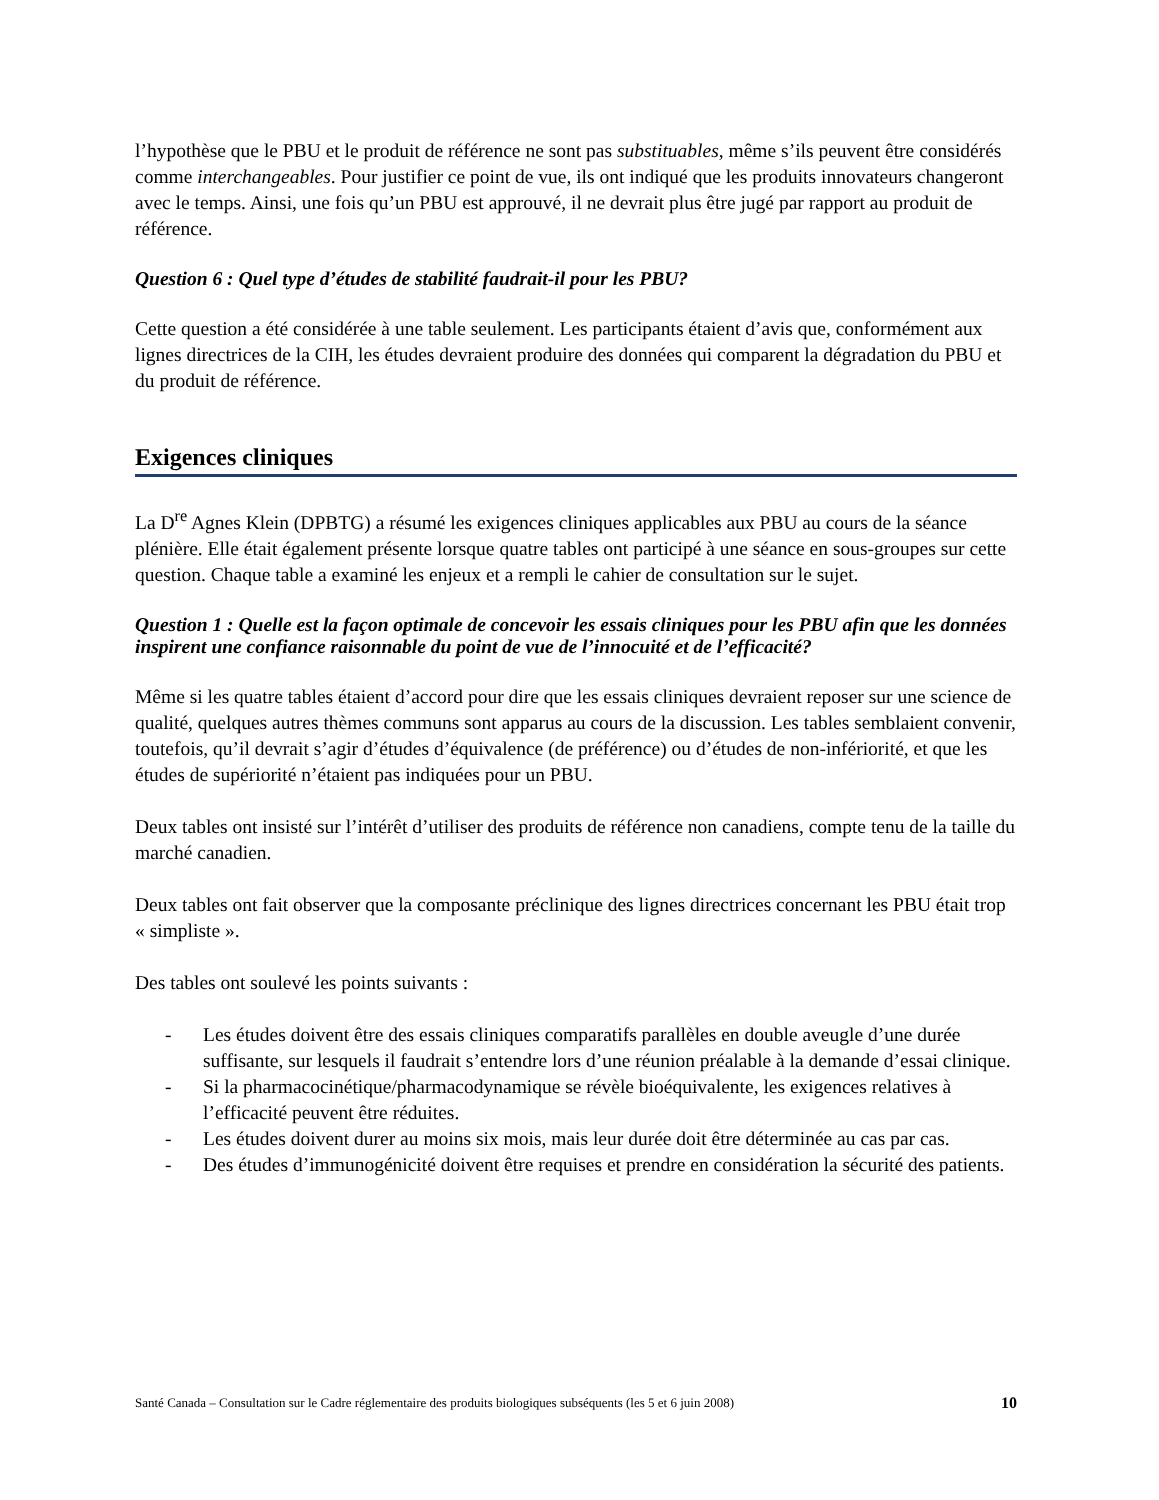l’hypothèse que le PBU et le produit de référence ne sont pas substituables, même s’ils peuvent être considérés comme interchangeables. Pour justifier ce point de vue, ils ont indiqué que les produits innovateurs changeront avec le temps. Ainsi, une fois qu’un PBU est approuvé, il ne devrait plus être jugé par rapport au produit de référence.
Question 6 : Quel type d’études de stabilité faudrait-il pour les PBU?
Cette question a été considérée à une table seulement. Les participants étaient d’avis que, conformément aux lignes directrices de la CIH, les études devraient produire des données qui comparent la dégradation du PBU et du produit de référence.
Exigences cliniques
La D<sup>re</sup> Agnes Klein (DPBTG) a résumé les exigences cliniques applicables aux PBU au cours de la séance plénière. Elle était également présente lorsque quatre tables ont participé à une séance en sous-groupes sur cette question. Chaque table a examiné les enjeux et a rempli le cahier de consultation sur le sujet.
Question 1 : Quelle est la façon optimale de concevoir les essais cliniques pour les PBU afin que les données inspirent une confiance raisonnable du point de vue de l’innocuité et de l’efficacité?
Même si les quatre tables étaient d’accord pour dire que les essais cliniques devraient reposer sur une science de qualité, quelques autres thèmes communs sont apparus au cours de la discussion. Les tables semblaient convenir, toutefois, qu’il devrait s’agir d’études d’équivalence (de préférence) ou d’études de non-infériorité, et que les études de supériorité n’étaient pas indiquées pour un PBU.
Deux tables ont insisté sur l’intérêt d’utiliser des produits de référence non canadiens, compte tenu de la taille du marché canadien.
Deux tables ont fait observer que la composante préclinique des lignes directrices concernant les PBU était trop « simpliste ».
Des tables ont soulevé les points suivants :
- Les études doivent être des essais cliniques comparatifs parallèles en double aveugle d’une durée suffisante, sur lesquels il faudrait s’entendre lors d’une réunion préalable à la demande d’essai clinique.
- Si la pharmacocinétique/pharmacodynamique se révèle bioéquivalente, les exigences relatives à l’efficacité peuvent être réduites.
- Les études doivent durer au moins six mois, mais leur durée doit être déterminée au cas par cas.
- Des études d’immunogénicité doivent être requises et prendre en considération la sécurité des patients.
Santé Canada – Consultation sur le Cadre réglementaire des produits biologiques subséquents (les 5 et 6 juin 2008) 10